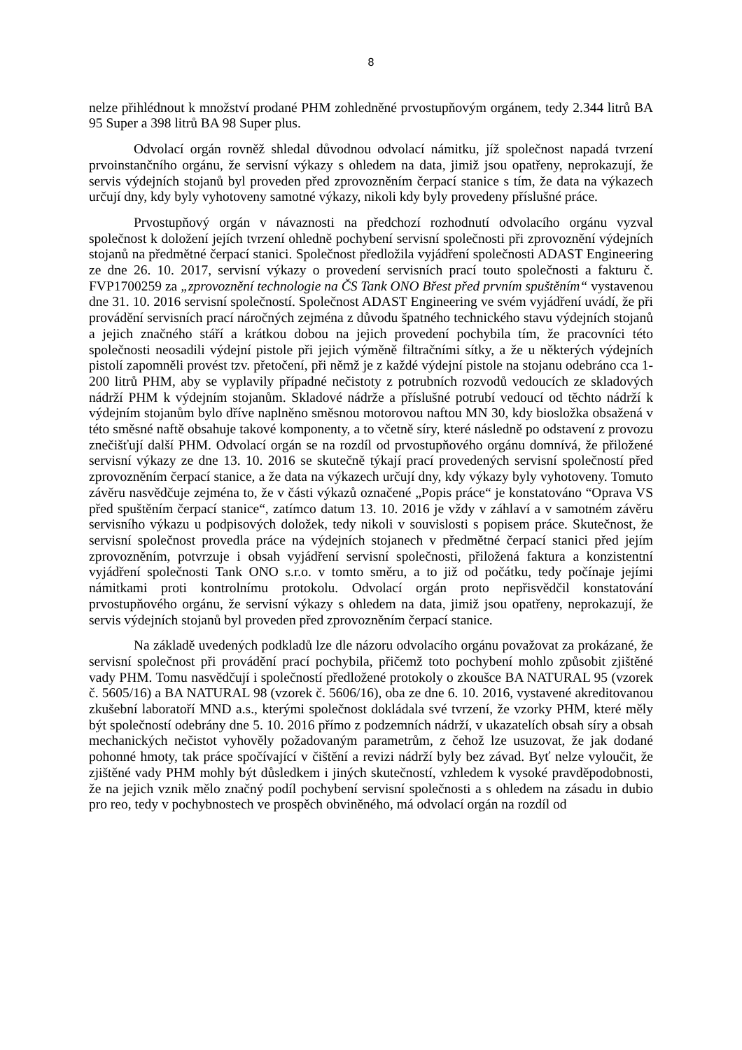8
nelze přihlédnout k množství prodané PHM zohledněné prvostupňovým orgánem, tedy 2.344 litrů BA 95 Super a 398 litrů BA 98 Super plus.
Odvolací orgán rovněž shledal důvodnou odvolací námitku, jíž společnost napadá tvrzení prvoinstančního orgánu, že servisní výkazy s ohledem na data, jimiž jsou opatřeny, neprokazují, že servis výdejních stojanů byl proveden před zprovozněním čerpací stanice s tím, že data na výkazech určují dny, kdy byly vyhotoveny samotné výkazy, nikoli kdy byly provedeny příslušné práce.
Prvostupňový orgán v návaznosti na předchozí rozhodnutí odvolacího orgánu vyzval společnost k doložení jejích tvrzení ohledně pochybení servisní společnosti při zprovoznění výdejních stojanů na předmětné čerpací stanici. Společnost předložila vyjádření společnosti ADAST Engineering ze dne 26. 10. 2017, servisní výkazy o provedení servisních prací touto společnosti a fakturu č. FVP1700259 za „zprovoznění technologie na ČS Tank ONO Břest před prvním spuštěním“ vystavenou dne 31. 10. 2016 servisní společností. Společnost ADAST Engineering ve svém vyjádření uvádí, že při provádění servisních prací náročných zejména z důvodu špatného technického stavu výdejních stojanů a jejich značného stáří a krátkou dobou na jejich provedení pochybila tím, že pracovníci této společnosti neosadili výdejní pistole při jejich výměně filtračními sítky, a že u některých výdejních pistolí zapomněli provést tzv. přetočení, při němž je z každé výdejní pistole na stojanu odebráno cca 1-200 litrů PHM, aby se vyplavily případné nečistoty z potrubních rozvodů vedoucích ze skladových nádrží PHM k výdejním stojanům. Skladové nádrže a příslušné potrubí vedoucí od těchto nádrží k výdejním stojanům bylo dříve naplněno směsnou motorovou naftou MN 30, kdy biosložka obsažená v této směsné naftě obsahuje takové komponenty, a to včetně síry, které následně po odstavení z provozu znečišťují další PHM. Odvolací orgán se na rozdíl od prvostupňového orgánu domnívá, že přiložené servisní výkazy ze dne 13. 10. 2016 se skutečně týkají prací provedených servisní společností před zprovozněním čerpací stanice, a že data na výkazech určují dny, kdy výkazy byly vyhotoveny. Tomuto závěru nasvědčuje zejména to, že v části výkazů označené „Popis práce“ je konstatováno “Oprava VS před spuštěním čerpací stanice“, zatímco datum 13. 10. 2016 je vždy v záhlaví a v samotném závěru servisního výkazu u podpisových doložek, tedy nikoli v souvislosti s popisem práce. Skutečnost, že servisní společnost provedla práce na výdejních stojanech v předmětné čerpací stanici před jejím zprovozněním, potvrzuje i obsah vyjádření servisní společnosti, přiložená faktura a konzistentní vyjádření společnosti Tank ONO s.r.o. v tomto směru, a to již od počátku, tedy počínaje jejími námitkami proti kontrolnímu protokolu. Odvolací orgán proto nepřisvědčil konstatování prvostupňového orgánu, že servisní výkazy s ohledem na data, jimiž jsou opatřeny, neprokazují, že servis výdejních stojanů byl proveden před zprovozněním čerpací stanice.
Na základě uvedených podkladů lze dle názoru odvolacího orgánu považovat za prokázané, že servisní společnost při provádění prací pochybila, přičemž toto pochybení mohlo způsobit zjištěné vady PHM. Tomu nasvědčují i společností předložené protokoly o zkoušce BA NATURAL 95 (vzorek č. 5605/16) a BA NATURAL 98 (vzorek č. 5606/16), oba ze dne 6. 10. 2016, vystavené akreditovanou zkušební laboratoří MND a.s., kterými společnost dokládala své tvrzení, že vzorky PHM, které měly být společností odebrány dne 5. 10. 2016 přímo z podzemních nádrží, v ukazatelích obsah síry a obsah mechanických nečistot vyhověly požadovaným parametrům, z čehož lze usuzovat, že jak dodané pohonné hmoty, tak práce spočívající v čištění a revizi nádrží byly bez závad. Byť nelze vyloučit, že zjištěné vady PHM mohly být důsledkem i jiných skutečností, vzhledem k vysoké pravděpodobnosti, že na jejich vznik mělo značný podíl pochybení servisní společnosti a s ohledem na zásadu in dubio pro reo, tedy v pochybnostech ve prospěch obviněného, má odvolací orgán na rozdíl od